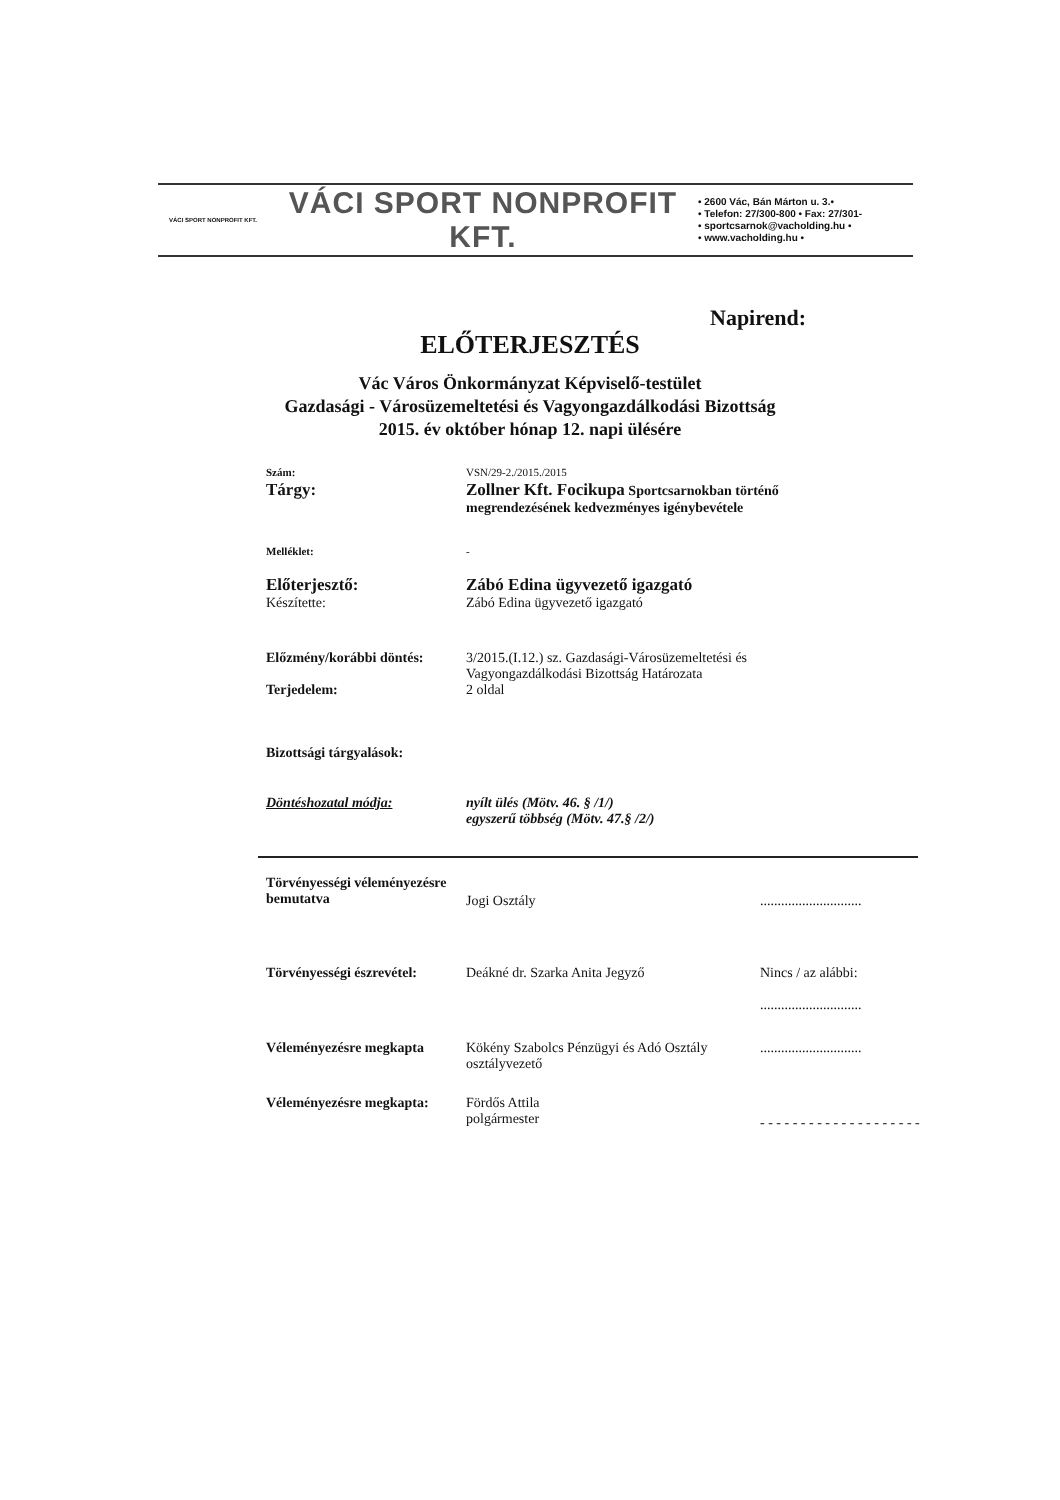VÁCI SPORT NONPROFIT KFT.
VÁCI SPORT NONPROFIT KFT.
• 2600 Vác, Bán Márton u. 3.•
• Telefon: 27/300-800 • Fax: 27/301-
• sportcsarnok@vacholding.hu •
• www.vacholding.hu •
Napirend:
ELŐTERJESZTÉS
Vác Város Önkormányzat Képviselő-testület
Gazdasági - Városüzemeltetési és Vagyongazdálkodási Bizottság
2015. év október hónap 12. napi ülésére
Szám: VSN/29-2./2015./2015
Tárgy: Zollner Kft. Focikupa Sportcsarnokban történő megrendezésének kedvezményes igénybevétele
Melléklet: -
Előterjesztő:
Készítette:
Zábó Edina ügyvezető igazgató
Zábó Edina ügyvezető igazgató
Előzmény/korábbi döntés:
Terjedelem:
3/2015.(I.12.) sz. Gazdasági-Városüzemeltetési és Vagyongazdálkodási Bizottság Határozata
2 oldal
Bizottsági tárgyalások:
Döntéshozatal módja: nyílt ülés (Mötv. 46. § /1/)
egyszerű többség (Mötv. 47.§ /2/)
Törvényességi véleményezésre bemutatva
Jogi Osztály
.............................
Törvényességi észrevétel:
Deákné dr. Szarka Anita Jegyző
Nincs / az alábbi:
.............................
Véleményezésre megkapta Kökény Szabolcs Pénzügyi és Adó Osztály osztályvezető
.............................
Véleményezésre megkapta:
Fördős Attila
polgármester
- - - - - - - - - - - - - - - - - - - -